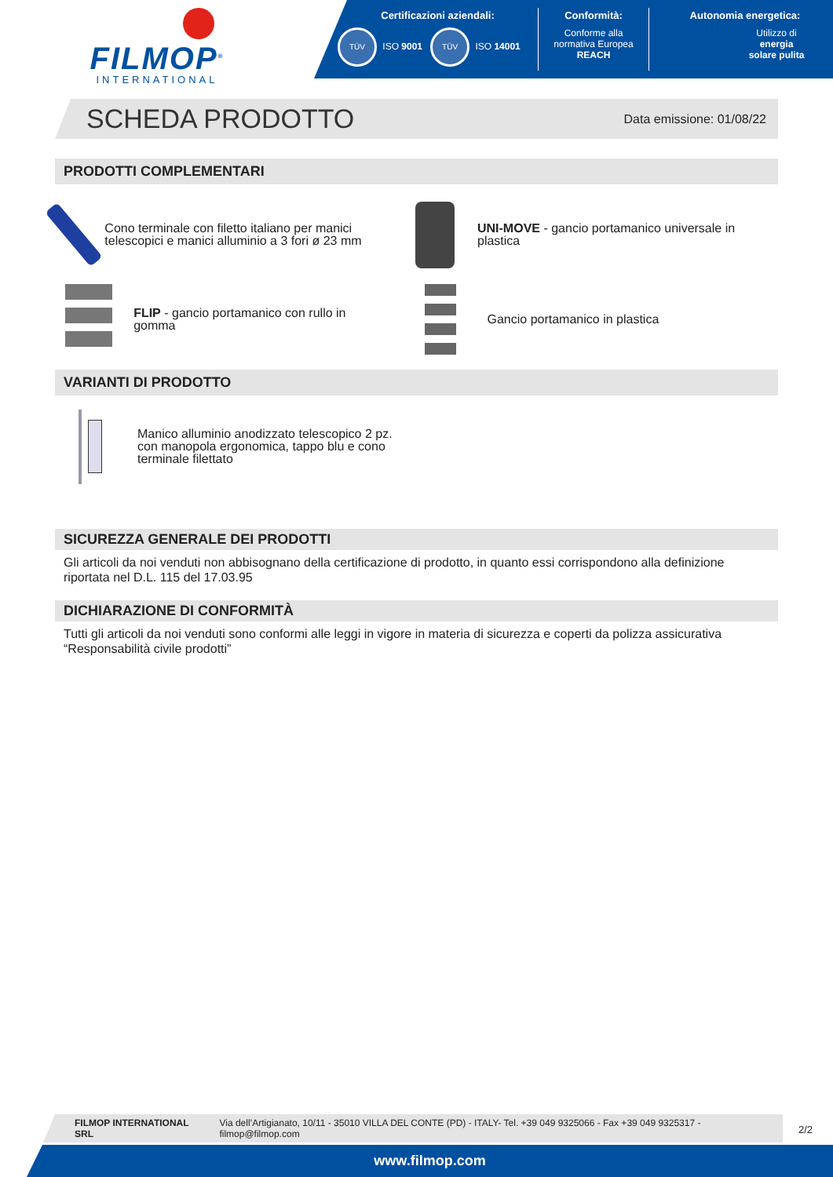FILMOP<sup>®</sup>
INTERNATIONAL
Certificazioni aziendali:
TÜV ISO 9001 TÜV ISO 14001
Conformità:
Conforme alla
normativa Europea
REACH
Autonomia energetica:
Utilizzo di
energia
solare pulita
SCHEDA PRODOTTO
Data emissione: 01/08/22
PRODOTTI COMPLEMENTARI
Cono terminale con filetto italiano per manici telescopici e manici alluminio a 3 fori ø 23 mm
UNI-MOVE - gancio portamanico universale in plastica
FLIP - gancio portamanico con rullo in gomma
Gancio portamanico in plastica
VARIANTI DI PRODOTTO
Manico alluminio anodizzato telescopico 2 pz.
con manopola ergonomica, tappo blu e cono
terminale filettato
SICUREZZA GENERALE DEI PRODOTTI
Gli articoli da noi venduti non abbisognano della certificazione di prodotto, in quanto essi corrispondono alla definizione riportata nel D.L. 115 del 17.03.95
DICHIARAZIONE DI CONFORMITÀ
Tutti gli articoli da noi venduti sono conformi alle leggi in vigore in materia di sicurezza e coperti da polizza assicurativa “Responsabilità civile prodotti”
FILMOP INTERNATIONAL SRL Via dell’Artigianato, 10/11 - 35010 VILLA DEL CONTE (PD) - ITALY- Tel. +39 049 9325066 - Fax +39 049 9325317 - filmop@filmop.com
2/2
www.filmop.com